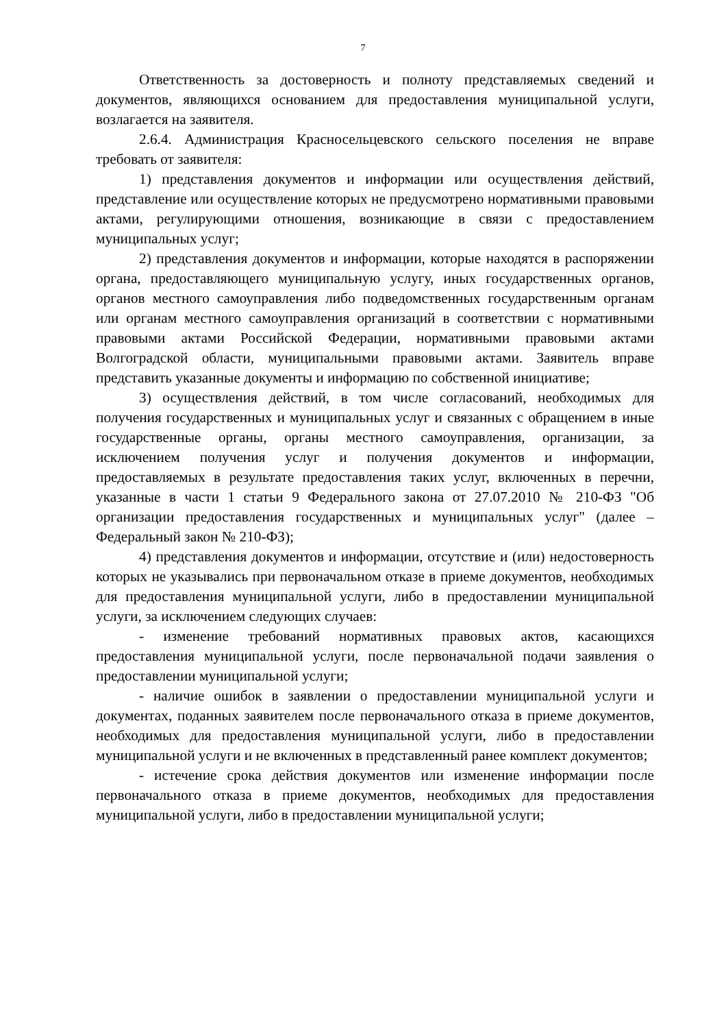7
Ответственность за достоверность и полноту представляемых сведений и документов, являющихся основанием для предоставления муниципальной услуги, возлагается на заявителя.
2.6.4. Администрация Красносельцевского сельского поселения не вправе требовать от заявителя:
1) представления документов и информации или осуществления действий, представление или осуществление которых не предусмотрено нормативными правовыми актами, регулирующими отношения, возникающие в связи с предоставлением муниципальных услуг;
2) представления документов и информации, которые находятся в распоряжении органа, предоставляющего муниципальную услугу, иных государственных органов, органов местного самоуправления либо подведомственных государственным органам или органам местного самоуправления организаций в соответствии с нормативными правовыми актами Российской Федерации, нормативными правовыми актами Волгоградской области, муниципальными правовыми актами. Заявитель вправе представить указанные документы и информацию по собственной инициативе;
3) осуществления действий, в том числе согласований, необходимых для получения государственных и муниципальных услуг и связанных с обращением в иные государственные органы, органы местного самоуправления, организации, за исключением получения услуг и получения документов и информации, предоставляемых в результате предоставления таких услуг, включенных в перечни, указанные в части 1 статьи 9 Федерального закона от 27.07.2010 № 210-ФЗ "Об организации предоставления государственных и муниципальных услуг" (далее – Федеральный закон № 210-ФЗ);
4) представления документов и информации, отсутствие и (или) недостоверность которых не указывались при первоначальном отказе в приеме документов, необходимых для предоставления муниципальной услуги, либо в предоставлении муниципальной услуги, за исключением следующих случаев:
- изменение требований нормативных правовых актов, касающихся предоставления муниципальной услуги, после первоначальной подачи заявления о предоставлении муниципальной услуги;
- наличие ошибок в заявлении о предоставлении муниципальной услуги и документах, поданных заявителем после первоначального отказа в приеме документов, необходимых для предоставления муниципальной услуги, либо в предоставлении муниципальной услуги и не включенных в представленный ранее комплект документов;
- истечение срока действия документов или изменение информации после первоначального отказа в приеме документов, необходимых для предоставления муниципальной услуги, либо в предоставлении муниципальной услуги;